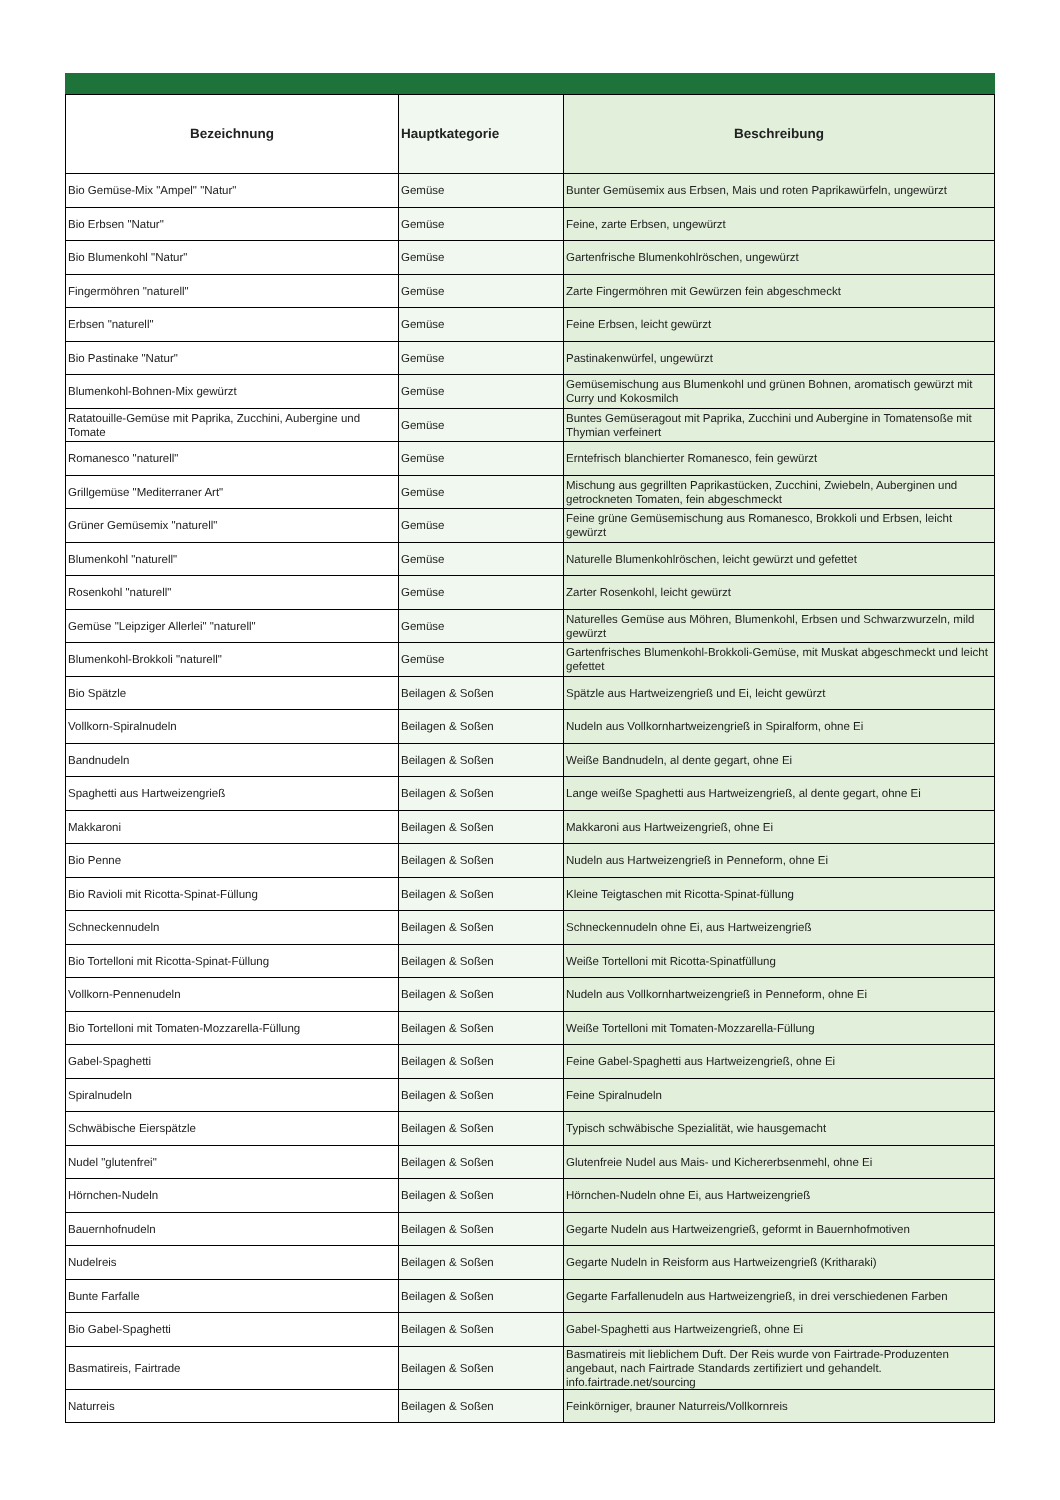| Bezeichnung | Hauptkategorie | Beschreibung |
| --- | --- | --- |
| Bio Gemüse-Mix "Ampel" "Natur" | Gemüse | Bunter Gemüsemix aus Erbsen, Mais und roten Paprikawürfeln, ungewürzt |
| Bio Erbsen "Natur" | Gemüse | Feine, zarte Erbsen, ungewürzt |
| Bio Blumenkohl "Natur" | Gemüse | Gartenfrische Blumenkohlröschen, ungewürzt |
| Fingermöhren "naturell" | Gemüse | Zarte Fingermöhren mit Gewürzen fein abgeschmeckt |
| Erbsen "naturell" | Gemüse | Feine Erbsen, leicht gewürzt |
| Bio Pastinake "Natur" | Gemüse | Pastinakenwürfel, ungewürzt |
| Blumenkohl-Bohnen-Mix gewürzt | Gemüse | Gemüsemischung aus Blumenkohl und grünen Bohnen, aromatisch gewürzt mit Curry und Kokosmilch |
| Ratatouille-Gemüse mit Paprika, Zucchini, Aubergine und Tomate | Gemüse | Buntes Gemüseragout mit Paprika, Zucchini und Aubergine in Tomatensoße mit Thymian verfeinert |
| Romanesco "naturell" | Gemüse | Erntefrisch blanchierter Romanesco, fein gewürzt |
| Grillgemüse "Mediterraner Art" | Gemüse | Mischung aus gegrillten Paprikastücken, Zucchini, Zwiebeln, Auberginen und getrockneten Tomaten, fein abgeschmeckt |
| Grüner Gemüsemix "naturell" | Gemüse | Feine grüne Gemüsemischung aus Romanesco, Brokkoli und Erbsen, leicht gewürzt |
| Blumenkohl "naturell" | Gemüse | Naturelle Blumenkohlröschen, leicht gewürzt und gefettet |
| Rosenkohl "naturell" | Gemüse | Zarter Rosenkohl, leicht gewürzt |
| Gemüse "Leipziger Allerlei" "naturell" | Gemüse | Naturelles Gemüse aus Möhren, Blumenkohl, Erbsen und Schwarzwurzeln, mild gewürzt |
| Blumenkohl-Brokkoli "naturell" | Gemüse | Gartenfrisches Blumenkohl-Brokkoli-Gemüse, mit Muskat abgeschmeckt und leicht gefettet |
| Bio Spätzle | Beilagen & Soßen | Spätzle aus Hartweizengrieß und Ei, leicht gewürzt |
| Vollkorn-Spiralnudeln | Beilagen & Soßen | Nudeln aus Vollkornhartweizengrieß in Spiralform, ohne Ei |
| Bandnudeln | Beilagen & Soßen | Weiße Bandnudeln, al dente gegart, ohne Ei |
| Spaghetti aus Hartweizengrieß | Beilagen & Soßen | Lange weiße Spaghetti aus Hartweizengrieß, al dente gegart, ohne Ei |
| Makkaroni | Beilagen & Soßen | Makkaroni aus Hartweizengrieß, ohne Ei |
| Bio Penne | Beilagen & Soßen | Nudeln aus Hartweizengrieß in Penneform, ohne Ei |
| Bio Ravioli mit Ricotta-Spinat-Füllung | Beilagen & Soßen | Kleine Teigtaschen mit Ricotta-Spinat-füllung |
| Schneckennudeln | Beilagen & Soßen | Schneckennudeln ohne Ei, aus Hartweizengrieß |
| Bio Tortelloni mit Ricotta-Spinat-Füllung | Beilagen & Soßen | Weiße Tortelloni mit Ricotta-Spinatfüllung |
| Vollkorn-Pennenudeln | Beilagen & Soßen | Nudeln aus Vollkornhartweizengrieß in Penneform, ohne Ei |
| Bio Tortelloni mit Tomaten-Mozzarella-Füllung | Beilagen & Soßen | Weiße Tortelloni mit Tomaten-Mozzarella-Füllung |
| Gabel-Spaghetti | Beilagen & Soßen | Feine Gabel-Spaghetti aus Hartweizengrieß, ohne Ei |
| Spiralnudeln | Beilagen & Soßen | Feine Spiralnudeln |
| Schwäbische Eierspätzle | Beilagen & Soßen | Typisch schwäbische Spezialität, wie hausgemacht |
| Nudel "glutenfrei" | Beilagen & Soßen | Glutenfreie Nudel aus Mais- und Kichererbsenmehl, ohne Ei |
| Hörnchen-Nudeln | Beilagen & Soßen | Hörnchen-Nudeln ohne Ei, aus Hartweizengrieß |
| Bauernhofnudeln | Beilagen & Soßen | Gegarte Nudeln aus Hartweizengrieß, geformt in Bauernhofmotiven |
| Nudelreis | Beilagen & Soßen | Gegarte Nudeln in Reisform aus Hartweizengrieß (Kritharaki) |
| Bunte Farfalle | Beilagen & Soßen | Gegarte Farfallenudeln aus Hartweizengrieß, in drei verschiedenen Farben |
| Bio Gabel-Spaghetti | Beilagen & Soßen | Gabel-Spaghetti aus Hartweizengrieß, ohne Ei |
| Basmatireis, Fairtrade | Beilagen & Soßen | Basmatireis mit lieblichem Duft. Der Reis wurde von Fairtrade-Produzenten angebaut, nach Fairtrade Standards zertifiziert und gehandelt. info.fairtrade.net/sourcing |
| Naturreis | Beilagen & Soßen | Feinkörniger, brauner Naturreis/Vollkornreis |